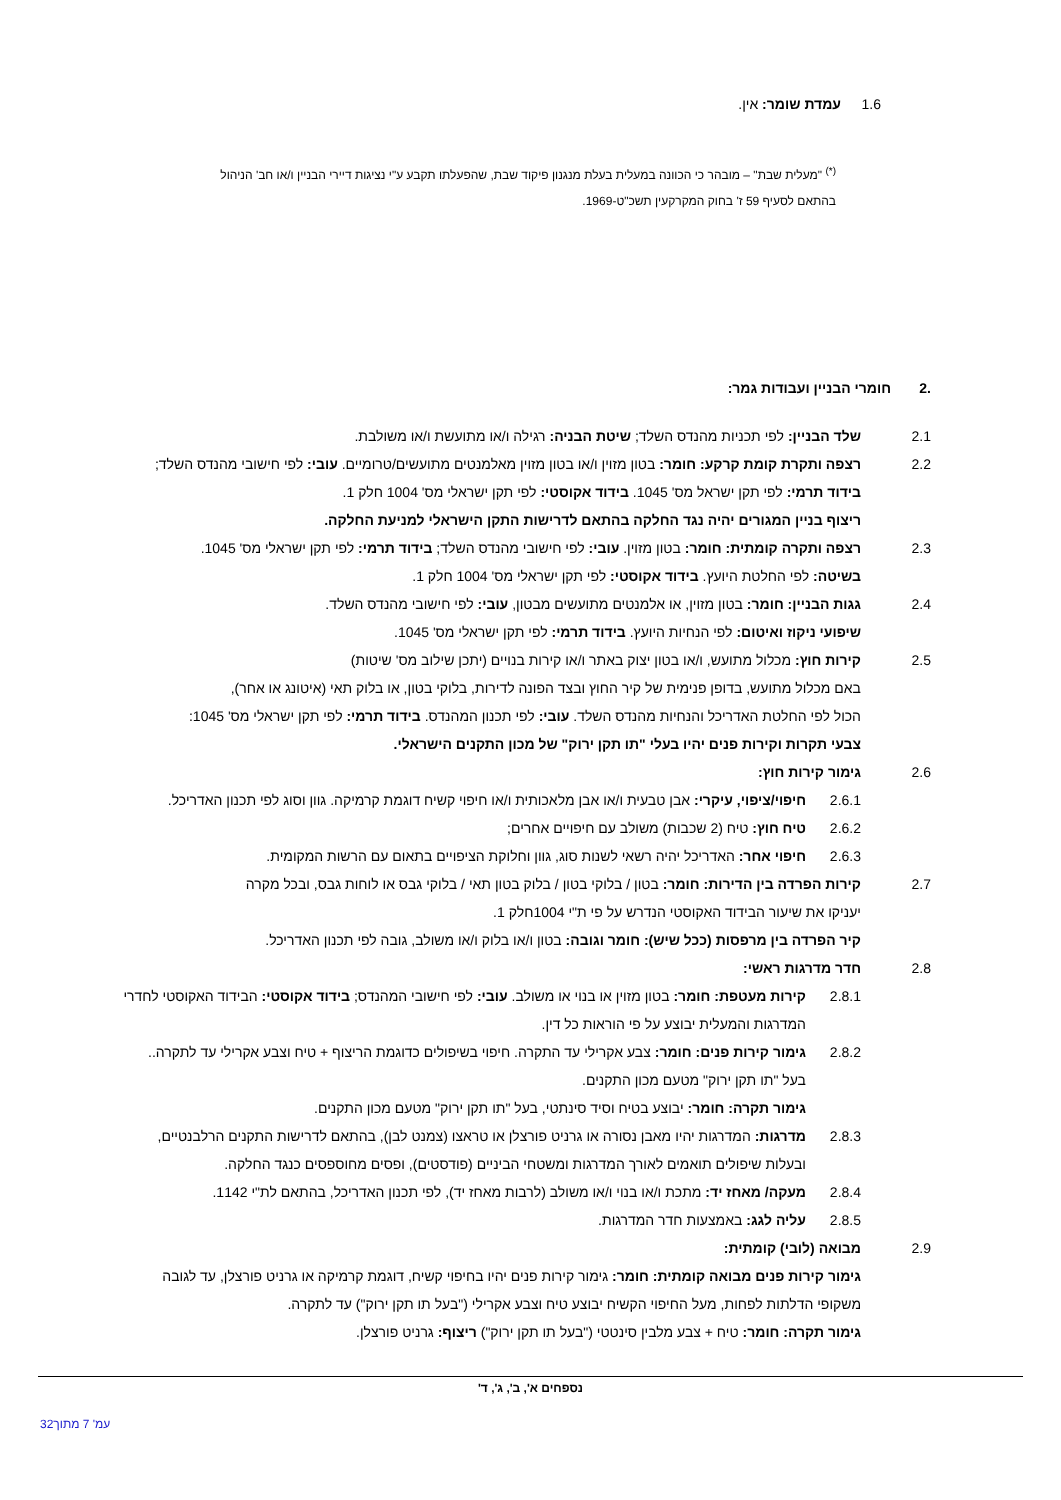1.6 עמדת שומר: אין.
<sup>(*)</sup> "מעלית שבת" – מובהר כי הכוונה במעלית בעלת מנגנון פיקוד שבת, שהפעלתו תקבע ע"י נציגות דיירי הבניין ו/או חב' הניהול בהתאם לסעיף 59 ז' בחוק המקרקעין תשכ"ט-1969.
.2 חומרי הבניין ועבודות גמר:
2.1 שלד הבניין: לפי תכניות מהנדס השלד; שיטת הבניה: רגילה ו/או מתועשת ו/או משולבת.
2.2 רצפה ותקרת קומת קרקע: חומר: בטון מזוין ו/או בטון מזוין מאלמנטים מתועשים/טרומיים. עובי: לפי חישובי מהנדס השלד;
בידוד תרמי: לפי תקן ישראל מס' 1045. בידוד אקוסטי: לפי תקן ישראלי מס' 1004 חלק 1.
ריצוף בניין המגורים יהיה נגד החלקה בהתאם לדרישות התקן הישראלי למניעת החלקה.
2.3 רצפה ותקרה קומתית: חומר: בטון מזוין. עובי: לפי חישובי מהנדס השלד; בידוד תרמי: לפי תקן ישראלי מס' 1045.
בשיטה: לפי החלטת היועץ. בידוד אקוסטי: לפי תקן ישראלי מס' 1004 חלק 1.
2.4 גגות הבניין: חומר: בטון מזוין, או אלמנטים מתועשים מבטון, עובי: לפי חישובי מהנדס השלד.
שיפועי ניקוז ואיטום: לפי הנחיות היועץ. בידוד תרמי: לפי תקן ישראלי מס' 1045.
2.5 קירות חוץ: מכלול מתועש, ו/או בטון יצוק באתר ו/או קירות בנויים (יתכן שילוב מס' שיטות)
באם מכלול מתועש, בדופן פנימית של קיר החוץ ובצד הפונה לדירות, בלוקי בטון, או בלוק תאי (איטונג או אחר),
הכול לפי החלטת האדריכל והנחיות מהנדס השלד. עובי: לפי תכנון המהנדס. בידוד תרמי: לפי תקן ישראלי מס' 1045:
צבעי תקרות וקירות פנים יהיו בעלי "תו תקן ירוק" של מכון התקנים הישראלי.
2.6 גימור קירות חוץ:
2.6.1 חיפוי/ציפוי, עיקרי: אבן טבעית ו/או אבן מלאכותית ו/או חיפוי קשיח דוגמת קרמיקה. גוון וסוג לפי תכנון האדריכל.
2.6.2 טיח חוץ: טיח (2 שכבות) משולב עם חיפויים אחרים;
2.6.3 חיפוי אחר: האדריכל יהיה רשאי לשנות סוג, גוון וחלוקת הציפויים בתאום עם הרשות המקומית.
2.7 קירות הפרדה בין הדירות: חומר: בטון / בלוקי בטון / בלוק בטון תאי / בלוקי גבס או לוחות גבס, ובכל מקרה
יעניקו את שיעור הבידוד האקוסטי הנדרש על פי ת"י 1004חלק 1.
קיר הפרדה בין מרפסות (ככל שיש): חומר וגובה: בטון ו/או בלוק ו/או משולב, גובה לפי תכנון האדריכל.
2.8 חדר מדרגות ראשי:
2.8.1 קירות מעטפת: חומר: בטון מזוין או בנוי או משולב. עובי: לפי חישובי המהנדס; בידוד אקוסטי: הבידוד האקוסטי לחדרי המדרגות והמעלית יבוצע על פי הוראות כל דין.
2.8.2 גימור קירות פנים: חומר: צבע אקרילי עד התקרה. חיפוי בשיפולים כדוגמת הריצוף + טיח וצבע אקרילי עד לתקרה..
בעל "תו תקן ירוק" מטעם מכון התקנים.
גימור תקרה: חומר: יבוצע בטיח וסיד סינתטי, בעל "תו תקן ירוק" מטעם מכון התקנים.
2.8.3 מדרגות: המדרגות יהיו מאבן נסורה או גרניט פורצלן או טראצו (צמנט לבן), בהתאם לדרישות התקנים הרלבנטיים,
ובעלות שיפולים תואמים לאורך המדרגות ומשטחי הביניים (פודסטים), ופסים מחוספסים כנגד החלקה.
2.8.4 מעקה/ מאחז יד: מתכת ו/או בנוי ו/או משולב (לרבות מאחז יד), לפי תכנון האדריכל, בהתאם לת"י 1142.
2.8.5 עליה לגג: באמצעות חדר המדרגות.
2.9 מבואה (לובי) קומתית:
גימור קירות פנים מבואה קומתית: חומר: גימור קירות פנים יהיו בחיפוי קשיח, דוגמת קרמיקה או גרניט פורצלן, עד לגובה
משקופי הדלתות לפחות, מעל החיפוי הקשיח יבוצע טיח וצבע אקרילי ("בעל תו תקן ירוק") עד לתקרה.
גימור תקרה: חומר: טיח + צבע מלבין סינטטי ("בעל תו תקן ירוק") ריצוף: גרניט פורצלן.
נספחים א', ב', ג', ד'
עמ' 7 מתוך32